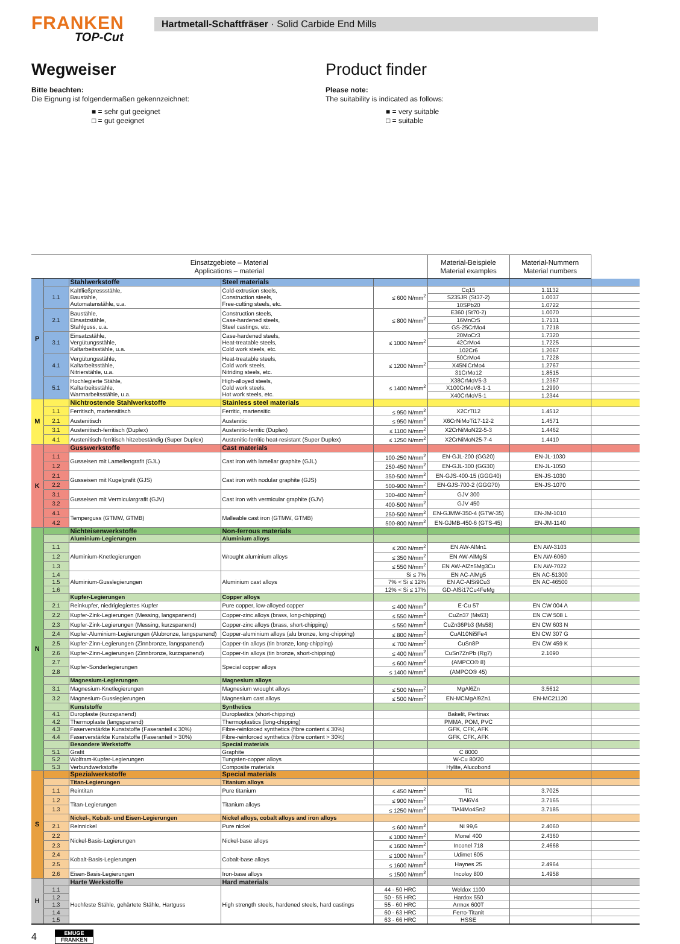FRANKEN
TOP-Cut
Hartmetall-Schaftfräser · Solid Carbide End Mills
Wegweiser
Bitte beachten:
Die Eignung ist folgendermaßen gekennzeichnet:
■ = sehr gut geeignet
□ = gut geeignet
Product finder
Please note:
The suitability is indicated as follows:
■ = very suitable
□ = suitable
| Einsatzgebiete – Material Applications – material | | | | | Material-Beispiele Material examples | Material-Nummern Material numbers | |
| --- | --- | --- | --- | --- | --- | --- | --- |
| P | | Stahlwerkstoffe | Steel materials | | | | |
| | 1.1 | Kaltfließpressstähle, Baustähle, Automatenstähle, u.a. | Cold-extrusion steels, Construction steels, Free-cutting steels, etc. | ≤ 600 N/mm<sup>2</sup> | Cq15 | 1.1132 | |
| | | | | | S235JR (St37-2) | 1.0037 | |
| | | | | | 10SPb20 | 1.0722 | |
| | 2.1 | Baustähle, Einsatzstähle, Stahlguss, u.a. | Construction steels, Case-hardened steels, Steel castings, etc. | ≤ 800 N/mm<sup>2</sup> | E360 (St70-2) | 1.0070 | |
| | | | | | 16MnCr5 | 1.7131 | |
| | | | | | GS-25CrMo4 | 1.7218 | |
| | 3.1 | Einsatzstähle, Vergütungsstähle, Kaltarbeitsstähle, u.a. | Case-hardened steels, Heat-treatable steels, Cold work steels, etc. | ≤ 1000 N/mm<sup>2</sup> | 20MoCr3 | 1.7320 | |
| | | | | | 42CrMo4 | 1.7225 | |
| | | | | | 102Cr6 | 1.2067 | |
| | 4.1 | Vergütungsstähle, Kaltarbeitsstähle, Nitrierstähle, u.a. | Heat-treatable steels, Cold work steels, Nitriding steels, etc. | ≤ 1200 N/mm<sup>2</sup> | 50CrMo4 | 1.7228 | |
| | | | | | X45NiCrMo4 | 1.2767 | |
| | | | | | 31CrMo12 | 1.8515 | |
| | 5.1 | Hochlegierte Stähle, Kaltarbeitsstähle, Warmarbeitsstähle, u.a. | High-alloyed steels, Cold work steels, Hot work steels, etc. | ≤ 1400 N/mm<sup>2</sup> | X38CrMoV5-3 | 1.2367 | |
| | | | | | X100CrMoV8-1-1 | 1.2990 | |
| | | | | | X40CrMoV5-1 | 1.2344 | |
| M | | Nichtrostende Stahlwerkstoffe | Stainless steel materials | | | | |
| | 1.1 | Ferritisch, martensitisch | Ferritic, martensitic | ≤ 950 N/mm<sup>2</sup> | X2CrTi12 | 1.4512 | |
| | 2.1 | Austenitisch | Austenitic | ≤ 950 N/mm<sup>2</sup> | X6CrNiMoTi17-12-2 | 1.4571 | |
| | 3.1 | Austenitisch-ferritisch (Duplex) | Austenitic-ferritic (Duplex) | ≤ 1100 N/mm<sup>2</sup> | X2CrNiMoN22-5-3 | 1.4462 | |
| | 4.1 | Austenitisch-ferritisch hitzebeständig (Super Duplex) | Austenitic-ferritic heat-resistant (Super Duplex) | ≤ 1250 N/mm<sup>2</sup> | X2CrNiMoN25-7-4 | 1.4410 | |
| K | | Gusswerkstoffe | Cast materials | | | | |
| | 1.1 | Gusseisen mit Lamellengrafit (GJL) | Cast iron with lamellar graphite (GJL) | 100-250 N/mm<sup>2</sup> | EN-GJL-200 (GG20) | EN-JL-1030 | |
| | 1.2 | | | 250-450 N/mm<sup>2</sup> | EN-GJL-300 (GG30) | EN-JL-1050 | |
| | 2.1 | Gusseisen mit Kugelgrafit (GJS) | Cast iron with nodular graphite (GJS) | 350-500 N/mm<sup>2</sup> | EN-GJS-400-15 (GGG40) | EN-JS-1030 | |
| | 2.2 | | | 500-900 N/mm<sup>2</sup> | EN-GJS-700-2 (GGG70) | EN-JS-1070 | |
| | 3.1 | Gusseisen mit Vermiculargrafit (GJV) | Cast iron with vermicular graphite (GJV) | 300-400 N/mm<sup>2</sup> | GJV 300 | | |
| | 3.2 | | | 400-500 N/mm<sup>2</sup> | GJV 450 | | |
| | 4.1 | Temperguss (GTMW, GTMB) | Malleable cast iron (GTMW, GTMB) | 250-500 N/mm<sup>2</sup> | EN-GJMW-350-4 (GTW-35) | EN-JM-1010 | |
| | 4.2 | | | 500-800 N/mm<sup>2</sup> | EN-GJMB-450-6 (GTS-45) | EN-JM-1140 | |
| N | | Nichteisenwerkstoffe | Non-ferrous materials | | | | |
| | | Aluminium-Legierungen | Aluminium alloys | | | | |
| | 1.1 | Aluminium-Knetlegierungen | Wrought aluminium alloys | ≤ 200 N/mm<sup>2</sup> | EN AW-AlMn1 | EN AW-3103 | |
| | 1.2 | | | ≤ 350 N/mm<sup>2</sup> | EN AW-AlMgSi | EN AW-6060 | |
| | 1.3 | | | ≤ 550 N/mm<sup>2</sup> | EN AW-AlZn5Mg3Cu | EN AW-7022 | |
| | 1.4 | Aluminium-Gusslegierungen | Aluminium cast alloys | Si ≤ 7% | EN AC-AlMg5 | EN AC-51300 | |
| | 1.5 | | | 7% < Si ≤ 12% | EN AC-AlSi9Cu3 | EN AC-46500 | |
| | 1.6 | | | 12% < Si ≤ 17% | GD-AlSi17Cu4FeMg | | |
| | | Kupfer-Legierungen | Copper alloys | | | | |
| | 2.1 | Reinkupfer, niedriglegiertes Kupfer | Pure copper, low-alloyed copper | ≤ 400 N/mm<sup>2</sup> | E-Cu 57 | EN CW 004 A | |
| | 2.2 | Kupfer-Zink-Legierungen (Messing, langspanend) | Copper-zinc alloys (brass, long-chipping) | ≤ 550 N/mm<sup>2</sup> | CuZn37 (Ms63) | EN CW 508 L | |
| | 2.3 | Kupfer-Zink-Legierungen (Messing, kurzspanend) | Copper-zinc alloys (brass, short-chipping) | ≤ 550 N/mm<sup>2</sup> | CuZn36Pb3 (Ms58) | EN CW 603 N | |
| | 2.4 | Kupfer-Aluminium-Legierungen (Alubronze, langspanend) | Copper-aluminium alloys (alu bronze, long-chipping) | ≤ 800 N/mm<sup>2</sup> | CuAl10Ni5Fe4 | EN CW 307 G | |
| | 2.5 | Kupfer-Zinn-Legierungen (Zinnbronze, langspanend) | Copper-tin alloys (tin bronze, long-chipping) | ≤ 700 N/mm<sup>2</sup> | CuSn8P | EN CW 459 K | |
| | 2.6 | Kupfer-Zinn-Legierungen (Zinnbronze, kurzspanend) | Copper-tin alloys (tin bronze, short-chipping) | ≤ 400 N/mm<sup>2</sup> | CuSn7ZnPb (Rg7) | 2.1090 | |
| | 2.7 | Kupfer-Sonderlegierungen | Special copper alloys | ≤ 600 N/mm<sup>2</sup> | (AMPCO® 8) | | |
| | 2.8 | | | ≤ 1400 N/mm<sup>2</sup> | (AMPCO® 45) | | |
| | | Magnesium-Legierungen | Magnesium alloys | | | | |
| | 3.1 | Magnesium-Knetlegierungen | Magnesium wrought alloys | ≤ 500 N/mm<sup>2</sup> | MgAl6Zn | 3.5612 | |
| | 3.2 | Magnesium-Gusslegierungen | Magnesium cast alloys | ≤ 500 N/mm<sup>2</sup> | EN-MCMgAl9Zn1 | EN-MC21120 | |
| | | Kunststoffe | Synthetics | | | | |
| | 4.1 | Duroplaste (kurzspanend) | Duroplastics (short-chipping) | | Bakelit, Pertinax | | |
| | 4.2 | Thermoplaste (langspanend) | Thermoplastics (long-chipping) | | PMMA, POM, PVC | | |
| | 4.3 | Faserverstärkte Kunststoffe (Faseranteil ≤ 30%) | Fibre-reinforced synthetics (fibre content ≤ 30%) | | GFK, CFK, AFK | | |
| | 4.4 | Faserverstärkte Kunststoffe (Faseranteil > 30%) | Fibre-reinforced synthetics (fibre content > 30%) | | GFK, CFK, AFK | | |
| | | Besondere Werkstoffe | Special materials | | | | |
| | 5.1 | Grafit | Graphite | | C 8000 | | |
| | 5.2 | Wolfram-Kupfer-Legierungen | Tungsten-copper alloys | | W-Cu 80/20 | | |
| | 5.3 | Verbundwerkstoffe | Composite materials | | Hylite, Alucobond | | |
| S | | Spezialwerkstoffe | Special materials | | | | |
| | | Titan-Legierungen | Titanium alloys | | | | |
| | 1.1 | Reintitan | Pure titanium | ≤ 450 N/mm<sup>2</sup> | Ti1 | 3.7025 | |
| | 1.2 | Titan-Legierungen | Titanium alloys | ≤ 900 N/mm<sup>2</sup> | TiAl6V4 | 3.7165 | |
| | 1.3 | | | ≤ 1250 N/mm<sup>2</sup> | TiAl4Mo4Sn2 | 3.7185 | |
| | | Nickel-, Kobalt- und Eisen-Legierungen | Nickel alloys, cobalt alloys and iron alloys | | | | |
| | 2.1 | Reinnickel | Pure nickel | ≤ 600 N/mm<sup>2</sup> | Ni 99,6 | 2.4060 | |
| | 2.2 | Nickel-Basis-Legierungen | Nickel-base alloys | ≤ 1000 N/mm<sup>2</sup> | Monel 400 | 2.4360 | |
| | 2.3 | | | ≤ 1600 N/mm<sup>2</sup> | Inconel 718 | 2.4668 | |
| | 2.4 | Kobalt-Basis-Legierungen | Cobalt-base alloys | ≤ 1000 N/mm<sup>2</sup> | Udimet 605 | | |
| | 2.5 | | | ≤ 1600 N/mm<sup>2</sup> | Haynes 25 | 2.4964 | |
| | 2.6 | Eisen-Basis-Legierungen | Iron-base alloys | ≤ 1500 N/mm<sup>2</sup> | Incoloy 800 | 1.4958 | |
| H | | Harte Werkstoffe | Hard materials | | | | |
| | 1.1 | Hochfeste Stähle, gehärtete Stähle, Hartguss | High strength steels, hardened steels, hard castings | 44 - 50 HRC | Weldox 1100 | | |
| | 1.2 | | | 50 - 55 HRC | Hardox 550 | | |
| | 1.3 | | | 55 - 60 HRC | Armox 600T | | |
| | 1.4 | | | 60 - 63 HRC | Ferro-Titanit | | |
| | 1.5 | | | 63 - 66 HRC | HSSE | | |
4
EMUGE
FRANKEN